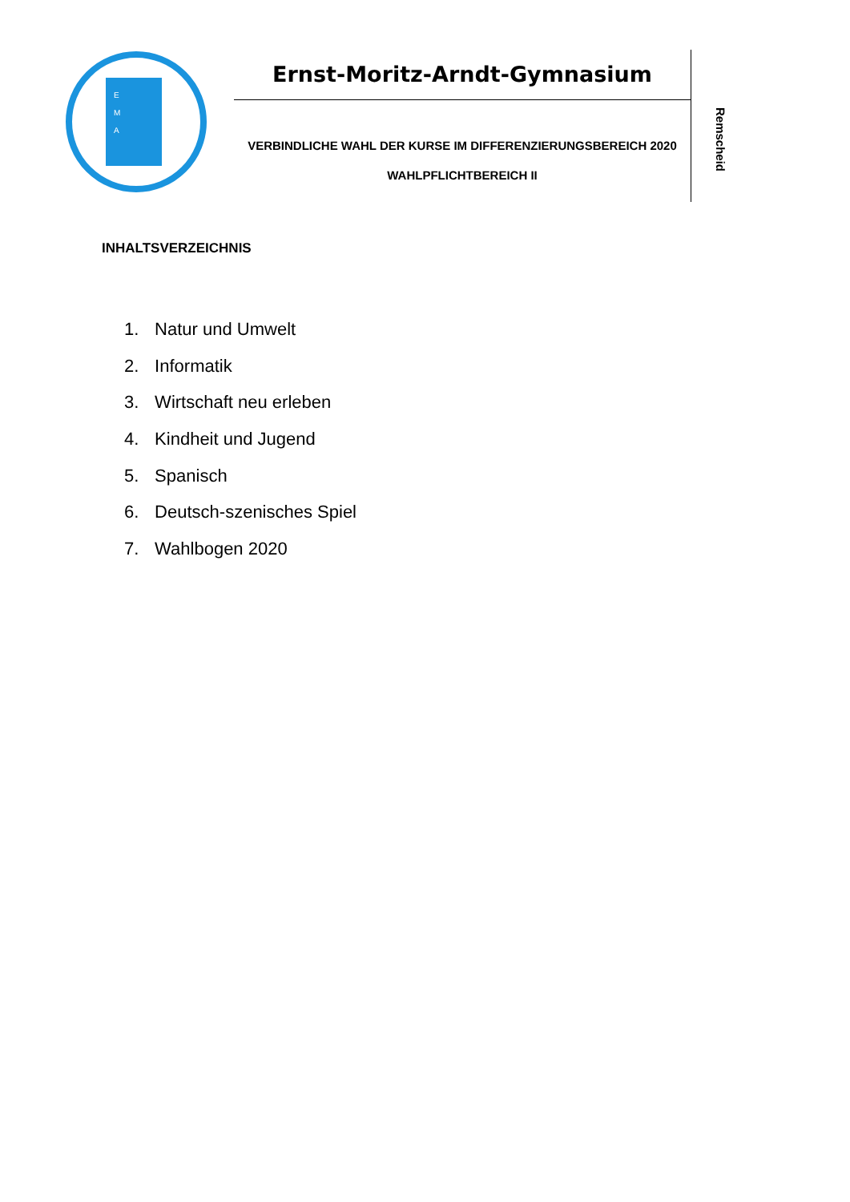E
M
A
Ernst-Moritz-Arndt-Gymnasium
VERBINDLICHE WAHL DER KURSE IM DIFFERENZIERUNGSBEREICH 2020
WAHLPFLICHTBEREICH II
Remscheid
INHALTSVERZEICHNIS
1. Natur und Umwelt
2. Informatik
3. Wirtschaft neu erleben
4. Kindheit und Jugend
5. Spanisch
6. Deutsch-szenisches Spiel
7. Wahlbogen 2020